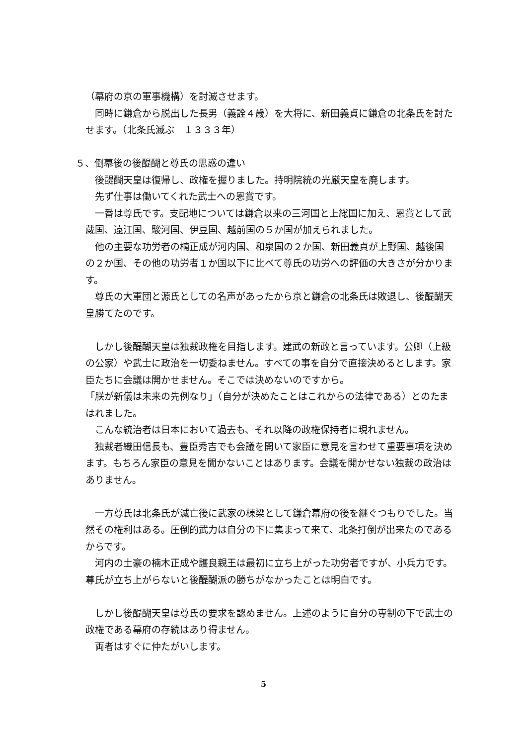（幕府の京の軍事機構）を討滅させます。
　同時に鎌倉から脱出した長男（義詮４歳）を大将に、新田義貞に鎌倉の北条氏を討たせます。（北条氏滅ぶ　１３３３年）
５、倒幕後の後醍醐と尊氏の思惑の違い
　後醍醐天皇は復帰し、政権を握りました。持明院統の光厳天皇を廃します。
　先ず仕事は働いてくれた武士への恩賞です。
　一番は尊氏です。支配地については鎌倉以来の三河国と上総国に加え、恩賞として武蔵国、遠江国、駿河国、伊豆国、越前国の５か国が加えられました。
　他の主要な功労者の楠正成が河内国、和泉国の２か国、新田義貞が上野国、越後国の２か国、その他の功労者１か国以下に比べて尊氏の功労への評価の大きさが分かります。
　尊氏の大軍団と源氏としての名声があったから京と鎌倉の北条氏は敗退し、後醍醐天皇勝てたのです。
　しかし後醍醐天皇は独裁政権を目指します。建武の新政と言っています。公卿（上級の公家）や武士に政治を一切委ねません。すべての事を自分で直接決めるとします。家臣たちに会議は開かせません。そこでは決めないのですから。
「朕が新儀は未来の先例なり」（自分が決めたことはこれからの法律である）とのたまはれました。
　こんな統治者は日本において過去も、それ以降の政権保持者に現れません。
　独裁者織田信長も、豊臣秀吉でも会議を開いて家臣に意見を言わせて重要事項を決めます。もちろん家臣の意見を聞かないことはあります。会議を開かせない独裁の政治はありません。
　一方尊氏は北条氏が滅亡後に武家の棟梁として鎌倉幕府の後を継ぐつもりでした。当然その権利はある。圧倒的武力は自分の下に集まって来て、北条打倒が出来たのであるからです。
　河内の土豪の楠木正成や護良親王は最初に立ち上がった功労者ですが、小兵力です。尊氏が立ち上がらないと後醍醐派の勝ちがなかったことは明白です。
　しかし後醍醐天皇は尊氏の要求を認めません。上述のように自分の専制の下で武士の政権である幕府の存続はあり得ません。
　両者はすぐに仲たがいします。
5